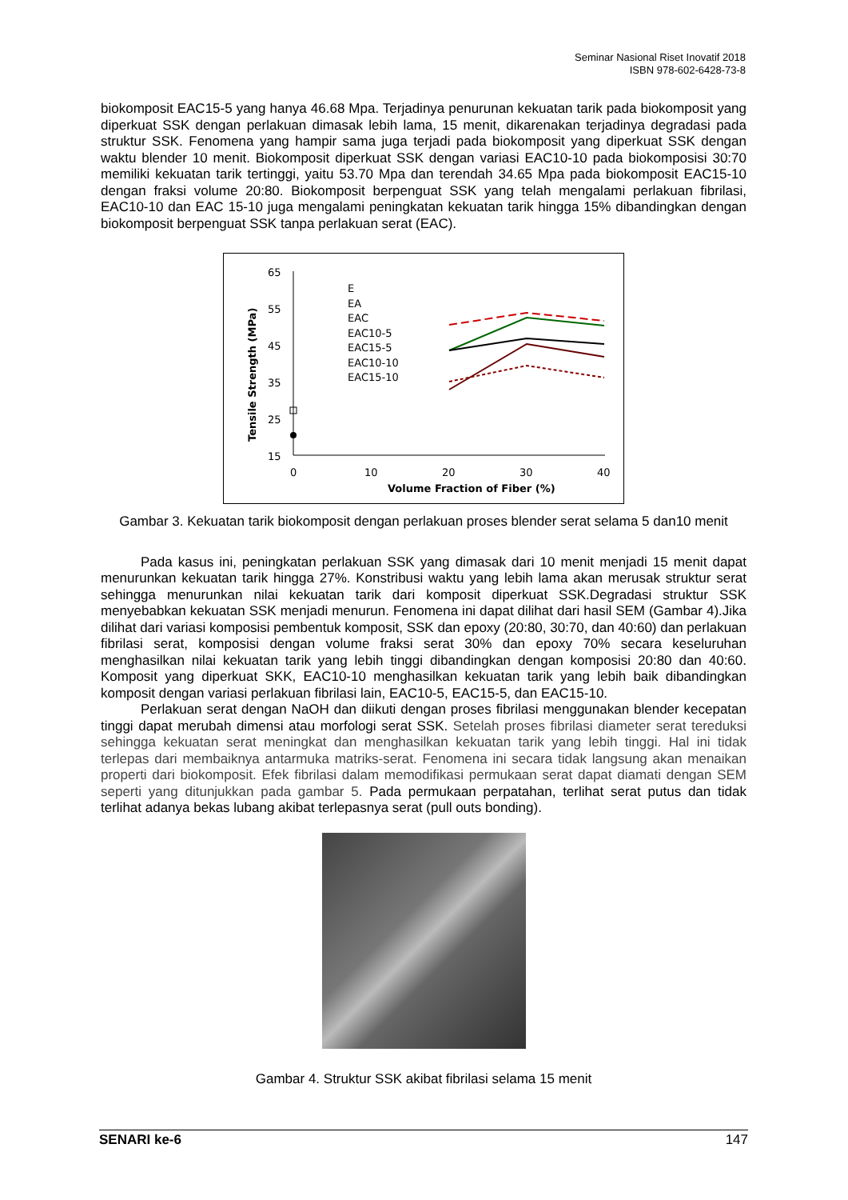Seminar Nasional Riset Inovatif 2018
ISBN 978-602-6428-73-8
biokomposit EAC15-5 yang hanya 46.68 Mpa. Terjadinya penurunan kekuatan tarik pada biokomposit yang diperkuat SSK dengan perlakuan dimasak lebih lama, 15 menit, dikarenakan terjadinya degradasi pada struktur SSK. Fenomena yang hampir sama juga terjadi pada biokomposit yang diperkuat SSK dengan waktu blender 10 menit. Biokomposit diperkuat SSK dengan variasi EAC10-10 pada biokomposisi 30:70 memiliki kekuatan tarik tertinggi, yaitu 53.70 Mpa dan terendah 34.65 Mpa pada biokomposit EAC15-10 dengan fraksi volume 20:80. Biokomposit berpenguat SSK yang telah mengalami perlakuan fibrilasi, EAC10-10 dan EAC 15-10 juga mengalami peningkatan kekuatan tarik hingga 15% dibandingkan dengan biokomposit berpenguat SSK tanpa perlakuan serat (EAC).
65
55
45
35
25
15
0
10
20
30
40
Volume Fraction of Fiber (%)
Tensile Strength (MPa)
E
EA
EAC
EAC10-5
EAC15-5
EAC10-10
EAC15-10
Gambar 3. Kekuatan tarik biokomposit dengan perlakuan proses blender serat selama 5 dan10 menit
Pada kasus ini, peningkatan perlakuan SSK yang dimasak dari 10 menit menjadi 15 menit dapat menurunkan kekuatan tarik hingga 27%. Konstribusi waktu yang lebih lama akan merusak struktur serat sehingga menurunkan nilai kekuatan tarik dari komposit diperkuat SSK.Degradasi struktur SSK menyebabkan kekuatan SSK menjadi menurun. Fenomena ini dapat dilihat dari hasil SEM (Gambar 4).Jika dilihat dari variasi komposisi pembentuk komposit, SSK dan epoxy (20:80, 30:70, dan 40:60) dan perlakuan fibrilasi serat, komposisi dengan volume fraksi serat 30% dan epoxy 70% secara keseluruhan menghasilkan nilai kekuatan tarik yang lebih tinggi dibandingkan dengan komposisi 20:80 dan 40:60. Komposit yang diperkuat SKK, EAC10-10 menghasilkan kekuatan tarik yang lebih baik dibandingkan komposit dengan variasi perlakuan fibrilasi lain, EAC10-5, EAC15-5, dan EAC15-10.
Perlakuan serat dengan NaOH dan diikuti dengan proses fibrilasi menggunakan blender kecepatan tinggi dapat merubah dimensi atau morfologi serat SSK. Setelah proses fibrilasi diameter serat tereduksi sehingga kekuatan serat meningkat dan menghasilkan kekuatan tarik yang lebih tinggi. Hal ini tidak terlepas dari membaiknya antarmuka matriks-serat. Fenomena ini secara tidak langsung akan menaikan properti dari biokomposit. Efek fibrilasi dalam memodifikasi permukaan serat dapat diamati dengan SEM seperti yang ditunjukkan pada gambar 5. Pada permukaan perpatahan, terlihat serat putus dan tidak terlihat adanya bekas lubang akibat terlepasnya serat (pull outs bonding).
Gambar 4. Struktur SSK akibat fibrilasi selama 15 menit
SENARI ke-6 147